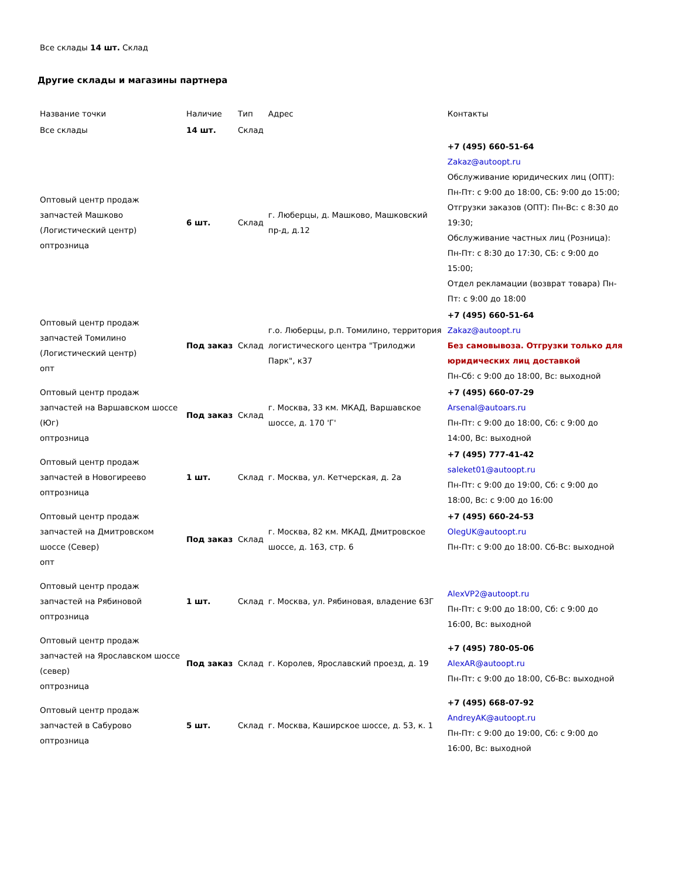Все склады 14 шт. Склад
Другие склады и магазины партнера
| Название точки | Наличие | Тип | Адрес | Контакты |
| --- | --- | --- | --- | --- |
| Все склады | 14 шт. | Склад | | |
| Оптовый центр продаж запчастей Машково (Логистический центр) оптрозница | 6 шт. | Склад | г. Люберцы, д. Машково, Машковский пр-д, д.12 | +7 (495) 660-51-64 Zakaz@autoopt.ru Обслуживание юридических лиц (ОПТ): Пн-Пт: с 9:00 до 18:00, СБ: 9:00 до 15:00; Отгрузки заказов (ОПТ): Пн-Вс: с 8:30 до 19:30; Обслуживание частных лиц (Розница): Пн-Пт: с 8:30 до 17:30, СБ: с 9:00 до 15:00; Отдел рекламации (возврат товара) Пн-Пт: с 9:00 до 18:00 |
| Оптовый центр продаж запчастей Томилино (Логистический центр) опт | Под заказ | Склад | г.о. Люберцы, р.п. Томилино, территория логистического центра "Трилоджи Парк", к37 | +7 (495) 660-51-64 Zakaz@autoopt.ru Без самовывоза. Отгрузки только для юридических лиц доставкой Пн-Сб: с 9:00 до 18:00, Вс: выходной |
| Оптовый центр продаж запчастей на Варшавском шоссе (Юг) оптрозница | Под заказ | Склад | г. Москва, 33 км. МКАД, Варшавское шоссе, д. 170 'Г' | +7 (495) 660-07-29 Arsenal@autoars.ru Пн-Пт: с 9:00 до 18:00, Сб: с 9:00 до 14:00, Вс: выходной |
| Оптовый центр продаж запчастей в Новогиреево оптрозница | 1 шт. | Склад | г. Москва, ул. Кетчерская, д. 2а | +7 (495) 777-41-42 saleket01@autoopt.ru Пн-Пт: с 9:00 до 19:00, Сб: с 9:00 до 18:00, Вс: с 9:00 до 16:00 |
| Оптовый центр продаж запчастей на Дмитровском шоссе (Север) опт | Под заказ | Склад | г. Москва, 82 км. МКАД, Дмитровское шоссе, д. 163, стр. 6 | +7 (495) 660-24-53 OlegUK@autoopt.ru Пн-Пт: с 9:00 до 18:00. Сб-Вс: выходной |
| Оптовый центр продаж запчастей на Рябиновой оптрозница | 1 шт. | Склад | г. Москва, ул. Рябиновая, владение 63Г | AlexVP2@autoopt.ru Пн-Пт: с 9:00 до 18:00, Сб: с 9:00 до 16:00, Вс: выходной |
| Оптовый центр продаж запчастей на Ярославском шоссе (север) оптрозница | Под заказ | Склад | г. Королев, Ярославский проезд, д. 19 | +7 (495) 780-05-06 AlexAR@autoopt.ru Пн-Пт: с 9:00 до 18:00, Сб-Вс: выходной |
| Оптовый центр продаж запчастей в Сабурово оптрозница | 5 шт. | Склад | г. Москва, Каширское шоссе, д. 53, к. 1 | +7 (495) 668-07-92 AndreyAK@autoopt.ru Пн-Пт: с 9:00 до 19:00, Сб: с 9:00 до 16:00, Вс: выходной |